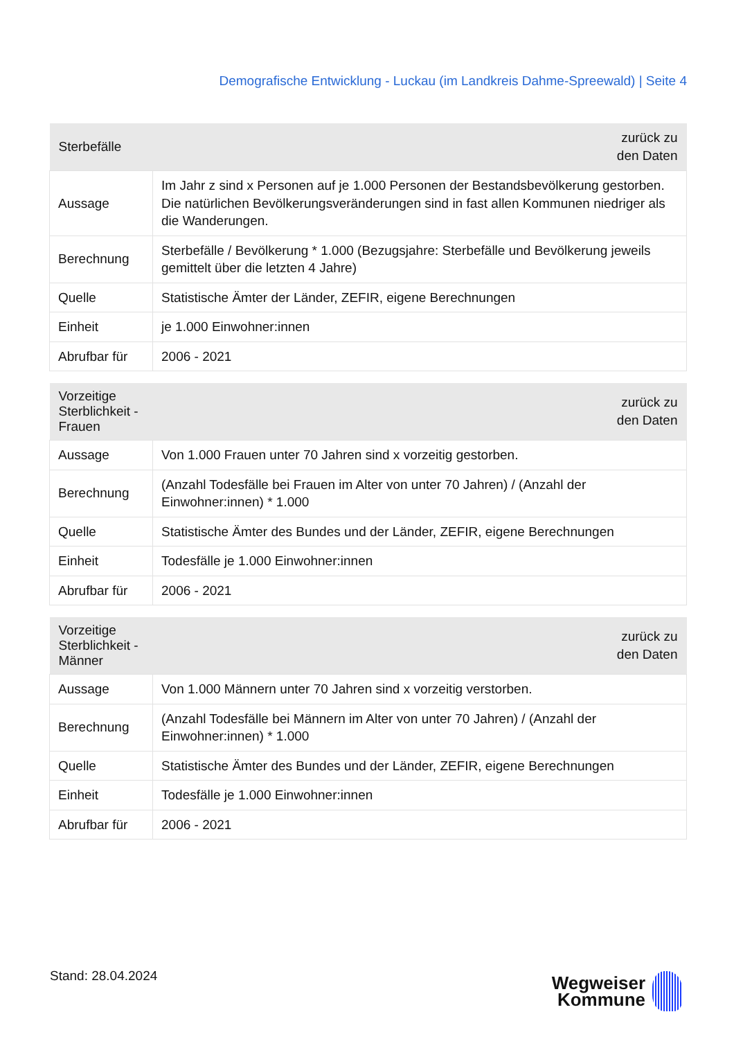Demografische Entwicklung - Luckau (im Landkreis Dahme-Spreewald) | Seite 4
| Sterbefälle | zurück zu den Daten |
| --- | --- |
| Aussage | Im Jahr z sind x Personen auf je 1.000 Personen der Bestandsbevölkerung gestorben. Die natürlichen Bevölkerungsveränderungen sind in fast allen Kommunen niedriger als die Wanderungen. |
| Berechnung | Sterbefälle / Bevölkerung * 1.000 (Bezugsjahre: Sterbefälle und Bevölkerung jeweils gemittelt über die letzten 4 Jahre) |
| Quelle | Statistische Ämter der Länder, ZEFIR, eigene Berechnungen |
| Einheit | je 1.000 Einwohner:innen |
| Abrufbar für | 2006 - 2021 |
| Vorzeitige Sterblichkeit - Frauen | zurück zu den Daten |
| --- | --- |
| Aussage | Von 1.000 Frauen unter 70 Jahren sind x vorzeitig gestorben. |
| Berechnung | (Anzahl Todesfälle bei Frauen im Alter von unter 70 Jahren) / (Anzahl der Einwohner:innen) * 1.000 |
| Quelle | Statistische Ämter des Bundes und der Länder, ZEFIR, eigene Berechnungen |
| Einheit | Todesfälle je 1.000 Einwohner:innen |
| Abrufbar für | 2006 - 2021 |
| Vorzeitige Sterblichkeit - Männer | zurück zu den Daten |
| --- | --- |
| Aussage | Von 1.000 Männern unter 70 Jahren sind x vorzeitig verstorben. |
| Berechnung | (Anzahl Todesfälle bei Männern im Alter von unter 70 Jahren) / (Anzahl der Einwohner:innen) * 1.000 |
| Quelle | Statistische Ämter des Bundes und der Länder, ZEFIR, eigene Berechnungen |
| Einheit | Todesfälle je 1.000 Einwohner:innen |
| Abrufbar für | 2006 - 2021 |
Stand: 28.04.2024
Wegweiser
Kommune